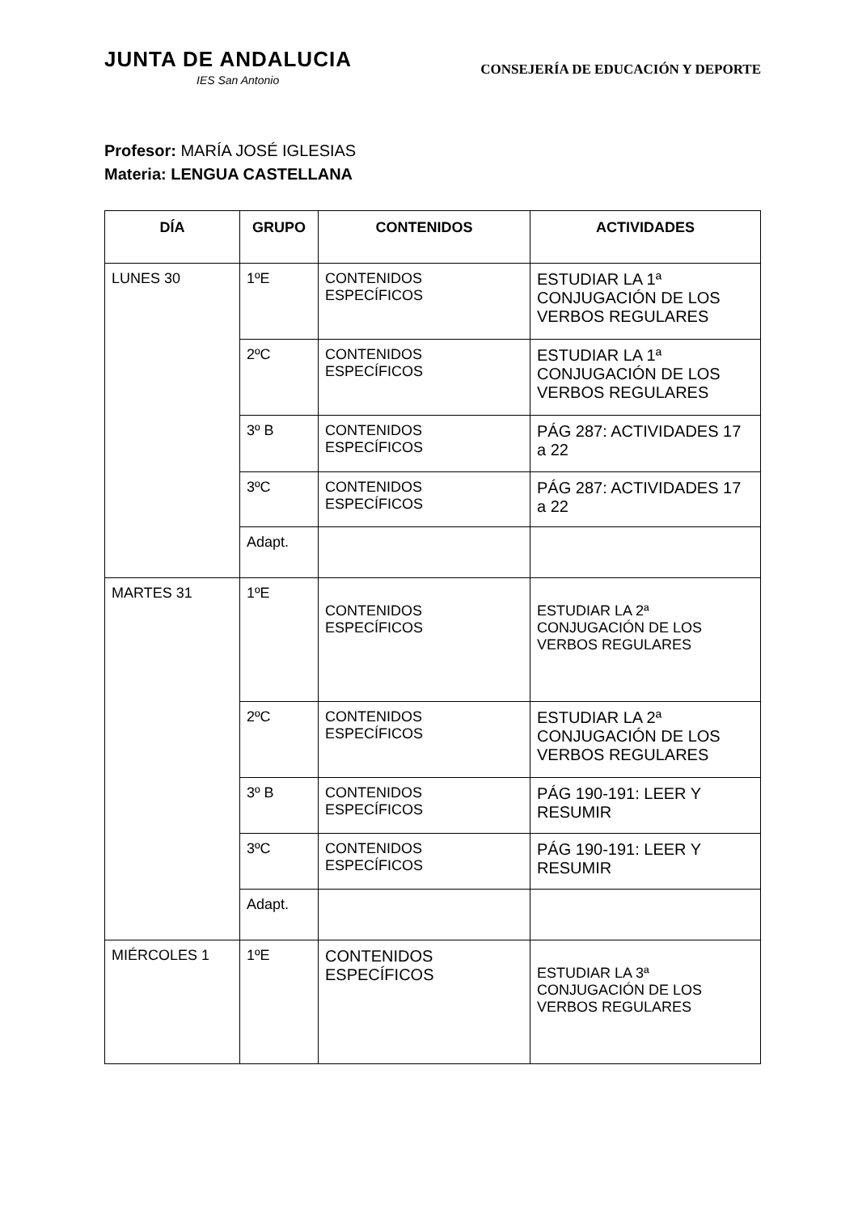JUNTA DE ANDALUCIA
IES San Antonio
CONSEJERÍA DE EDUCACIÓN Y DEPORTE
Profesor: MARÍA JOSÉ IGLESIAS
Materia: LENGUA CASTELLANA
| DÍA | GRUPO | CONTENIDOS | ACTIVIDADES |
| --- | --- | --- | --- |
| LUNES 30 | 1ºE | CONTENIDOS ESPECÍFICOS | ESTUDIAR LA 1ª CONJUGACIÓN DE LOS VERBOS REGULARES |
| | 2ºC | CONTENIDOS ESPECÍFICOS | ESTUDIAR LA 1ª CONJUGACIÓN DE LOS VERBOS REGULARES |
| | 3º B | CONTENIDOS ESPECÍFICOS | PÁG 287: ACTIVIDADES 17 a 22 |
| | 3ºC | CONTENIDOS ESPECÍFICOS | PÁG 287: ACTIVIDADES 17 a 22 |
| | Adapt. | | |
| MARTES 31 | 1ºE | CONTENIDOS ESPECÍFICOS | ESTUDIAR LA 2ª CONJUGACIÓN DE LOS VERBOS REGULARES |
| | 2ºC | CONTENIDOS ESPECÍFICOS | ESTUDIAR LA 2ª CONJUGACIÓN DE LOS VERBOS REGULARES |
| | 3º B | CONTENIDOS ESPECÍFICOS | PÁG 190-191: LEER Y RESUMIR |
| | 3ºC | CONTENIDOS ESPECÍFICOS | PÁG 190-191: LEER Y RESUMIR |
| | Adapt. | | |
| MIÉRCOLES 1 | 1ºE | CONTENIDOS ESPECÍFICOS | ESTUDIAR LA 3ª CONJUGACIÓN DE LOS VERBOS REGULARES |